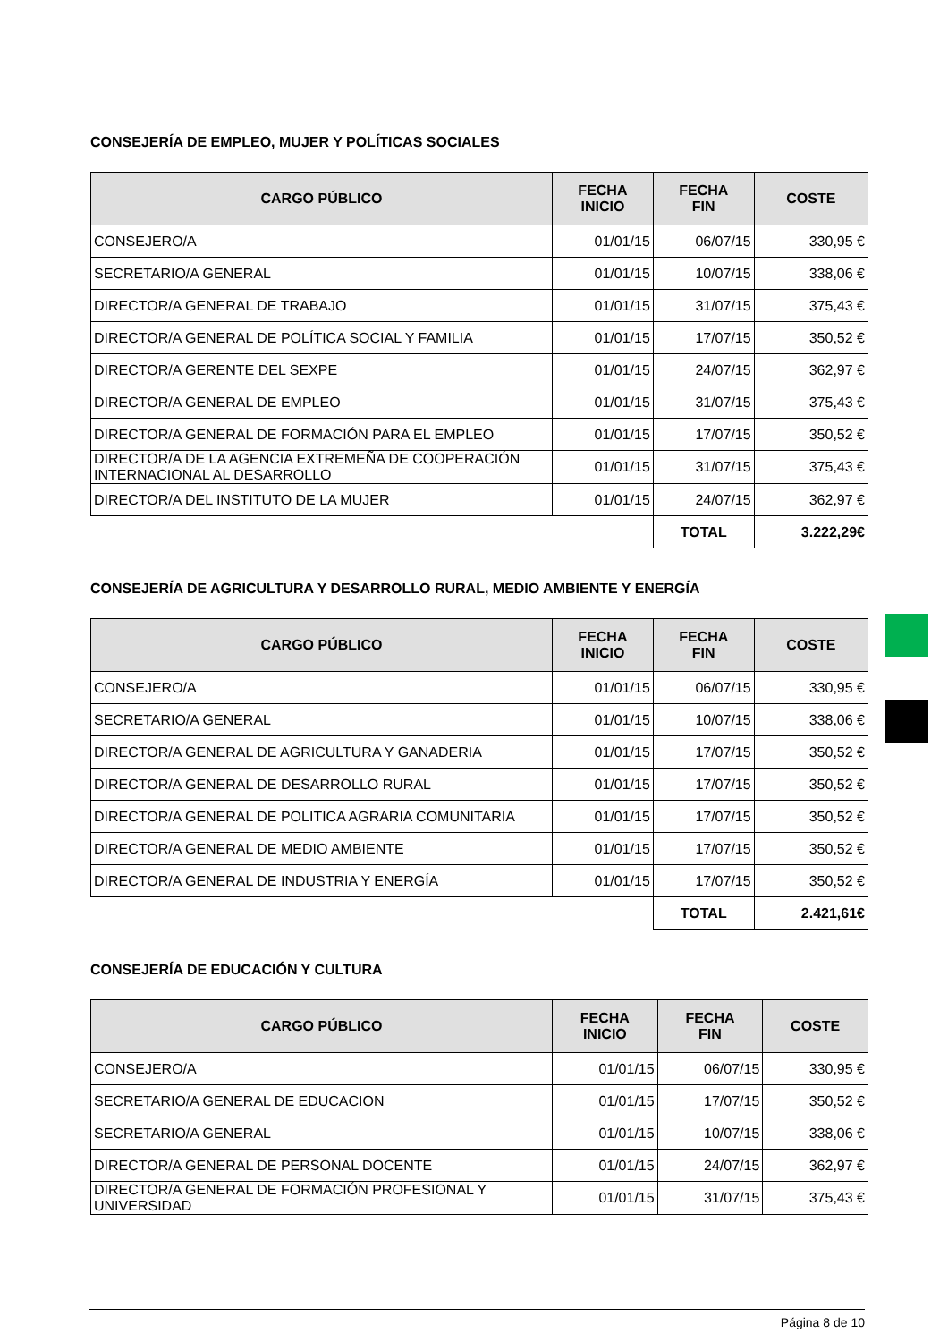CONSEJERÍA DE EMPLEO, MUJER Y POLÍTICAS SOCIALES
| CARGO PÚBLICO | FECHA INICIO | FECHA FIN | COSTE |
| --- | --- | --- | --- |
| CONSEJERO/A | 01/01/15 | 06/07/15 | 330,95 € |
| SECRETARIO/A GENERAL | 01/01/15 | 10/07/15 | 338,06 € |
| DIRECTOR/A GENERAL DE TRABAJO | 01/01/15 | 31/07/15 | 375,43 € |
| DIRECTOR/A GENERAL DE POLÍTICA SOCIAL Y FAMILIA | 01/01/15 | 17/07/15 | 350,52 € |
| DIRECTOR/A GERENTE DEL SEXPE | 01/01/15 | 24/07/15 | 362,97 € |
| DIRECTOR/A GENERAL DE EMPLEO | 01/01/15 | 31/07/15 | 375,43 € |
| DIRECTOR/A GENERAL DE FORMACIÓN PARA EL EMPLEO | 01/01/15 | 17/07/15 | 350,52 € |
| DIRECTOR/A DE LA AGENCIA EXTREMEÑA DE COOPERACIÓN INTERNACIONAL AL DESARROLLO | 01/01/15 | 31/07/15 | 375,43 € |
| DIRECTOR/A DEL INSTITUTO DE LA MUJER | 01/01/15 | 24/07/15 | 362,97 € |
| | | TOTAL | 3.222,29€ |
CONSEJERÍA DE AGRICULTURA Y DESARROLLO RURAL, MEDIO AMBIENTE Y ENERGÍA
| CARGO PÚBLICO | FECHA INICIO | FECHA FIN | COSTE |
| --- | --- | --- | --- |
| CONSEJERO/A | 01/01/15 | 06/07/15 | 330,95 € |
| SECRETARIO/A GENERAL | 01/01/15 | 10/07/15 | 338,06 € |
| DIRECTOR/A GENERAL DE AGRICULTURA Y GANADERIA | 01/01/15 | 17/07/15 | 350,52 € |
| DIRECTOR/A GENERAL DE DESARROLLO RURAL | 01/01/15 | 17/07/15 | 350,52 € |
| DIRECTOR/A GENERAL DE POLITICA AGRARIA COMUNITARIA | 01/01/15 | 17/07/15 | 350,52 € |
| DIRECTOR/A GENERAL DE MEDIO AMBIENTE | 01/01/15 | 17/07/15 | 350,52 € |
| DIRECTOR/A GENERAL DE INDUSTRIA Y ENERGÍA | 01/01/15 | 17/07/15 | 350,52 € |
| | | TOTAL | 2.421,61€ |
CONSEJERÍA DE EDUCACIÓN Y CULTURA
| CARGO PÚBLICO | FECHA INICIO | FECHA FIN | COSTE |
| --- | --- | --- | --- |
| CONSEJERO/A | 01/01/15 | 06/07/15 | 330,95 € |
| SECRETARIO/A GENERAL DE EDUCACION | 01/01/15 | 17/07/15 | 350,52 € |
| SECRETARIO/A GENERAL | 01/01/15 | 10/07/15 | 338,06 € |
| DIRECTOR/A GENERAL DE PERSONAL DOCENTE | 01/01/15 | 24/07/15 | 362,97 € |
| DIRECTOR/A GENERAL DE FORMACIÓN PROFESIONAL Y UNIVERSIDAD | 01/01/15 | 31/07/15 | 375,43 € |
Página 8 de 10